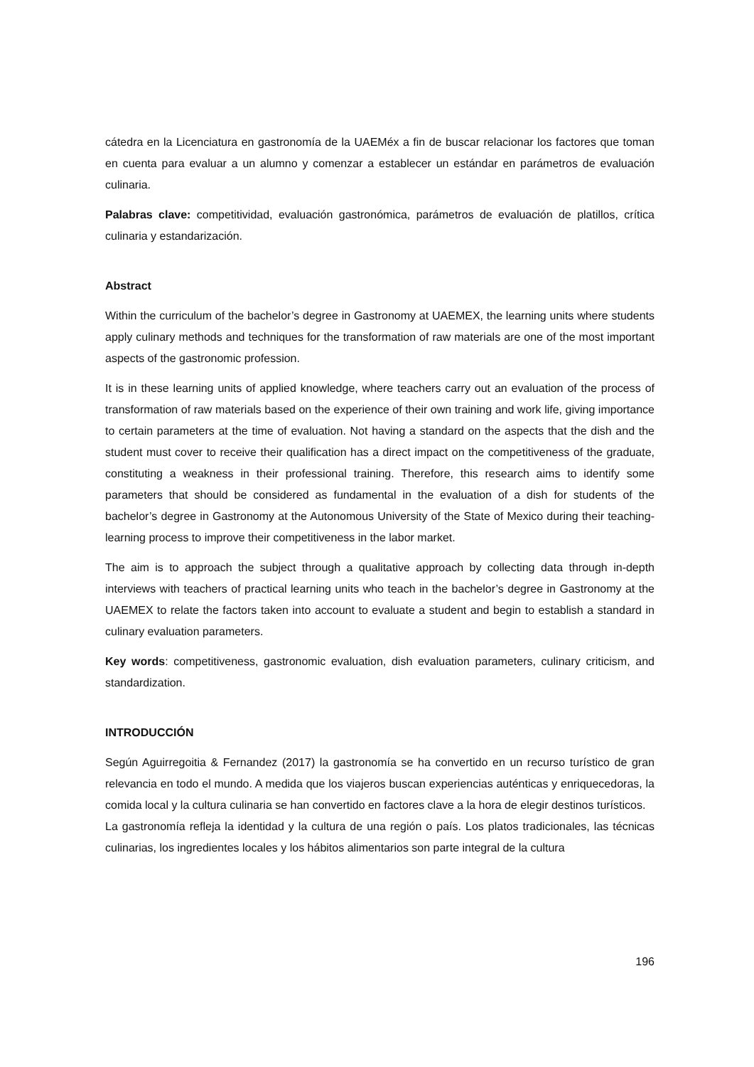cátedra en la Licenciatura en gastronomía de la UAEMéx a fin de buscar relacionar los factores que toman en cuenta para evaluar a un alumno y comenzar a establecer un estándar en parámetros de evaluación culinaria.
Palabras clave: competitividad, evaluación gastronómica, parámetros de evaluación de platillos, crítica culinaria y estandarización.
Abstract
Within the curriculum of the bachelor’s degree in Gastronomy at UAEMEX, the learning units where students apply culinary methods and techniques for the transformation of raw materials are one of the most important aspects of the gastronomic profession.
It is in these learning units of applied knowledge, where teachers carry out an evaluation of the process of transformation of raw materials based on the experience of their own training and work life, giving importance to certain parameters at the time of evaluation. Not having a standard on the aspects that the dish and the student must cover to receive their qualification has a direct impact on the competitiveness of the graduate, constituting a weakness in their professional training. Therefore, this research aims to identify some parameters that should be considered as fundamental in the evaluation of a dish for students of the bachelor’s degree in Gastronomy at the Autonomous University of the State of Mexico during their teaching-learning process to improve their competitiveness in the labor market.
The aim is to approach the subject through a qualitative approach by collecting data through in-depth interviews with teachers of practical learning units who teach in the bachelor’s degree in Gastronomy at the UAEMEX to relate the factors taken into account to evaluate a student and begin to establish a standard in culinary evaluation parameters.
Key words: competitiveness, gastronomic evaluation, dish evaluation parameters, culinary criticism, and standardization.
INTRODUCCIÓN
Según Aguirregoitia & Fernandez (2017) la gastronomía se ha convertido en un recurso turístico de gran relevancia en todo el mundo. A medida que los viajeros buscan experiencias auténticas y enriquecedoras, la comida local y la cultura culinaria se han convertido en factores clave a la hora de elegir destinos turísticos.
La gastronomía refleja la identidad y la cultura de una región o país. Los platos tradicionales, las técnicas culinarias, los ingredientes locales y los hábitos alimentarios son parte integral de la cultura
196